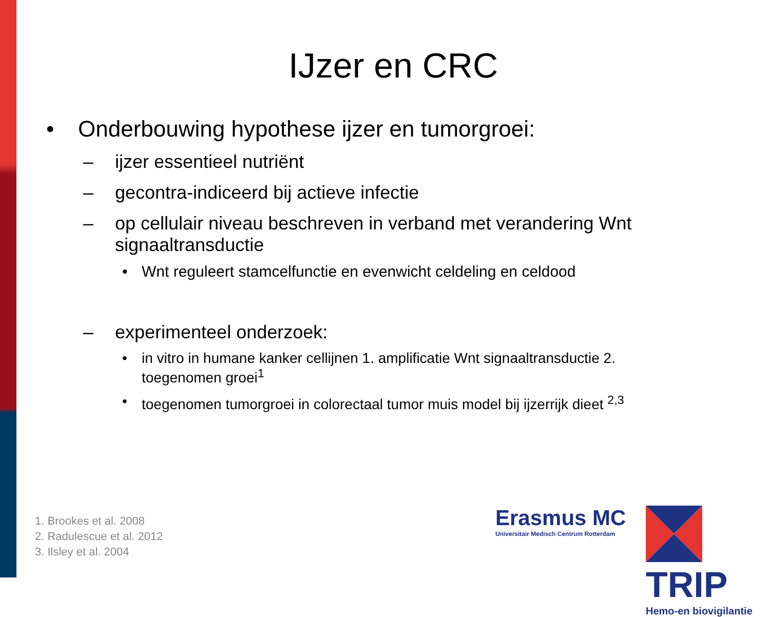IJzer en CRC
• Onderbouwing hypothese ijzer en tumorgroei:
– ijzer essentieel nutriënt
– gecontra-indiceerd bij actieve infectie
– op cellulair niveau beschreven in verband met verandering Wnt signaaltransductie
• Wnt reguleert stamcelfunctie en evenwicht celdeling en celdood
– experimenteel onderzoek:
• in vitro in humane kanker cellijnen 1. amplificatie Wnt signaaltransductie 2. toegenomen groei<sup>1</sup>
• toegenomen tumorgroei in colorectaal tumor muis model bij ijzerrijk dieet <sup>2,3</sup>
1. Brookes et al. 2008
2. Radulescue et al. 2012
3. Ilsley et al. 2004
Erasmus MC
Universitair Medisch Centrum Rotterdam
TRIP
Hemo-en biovigilantie